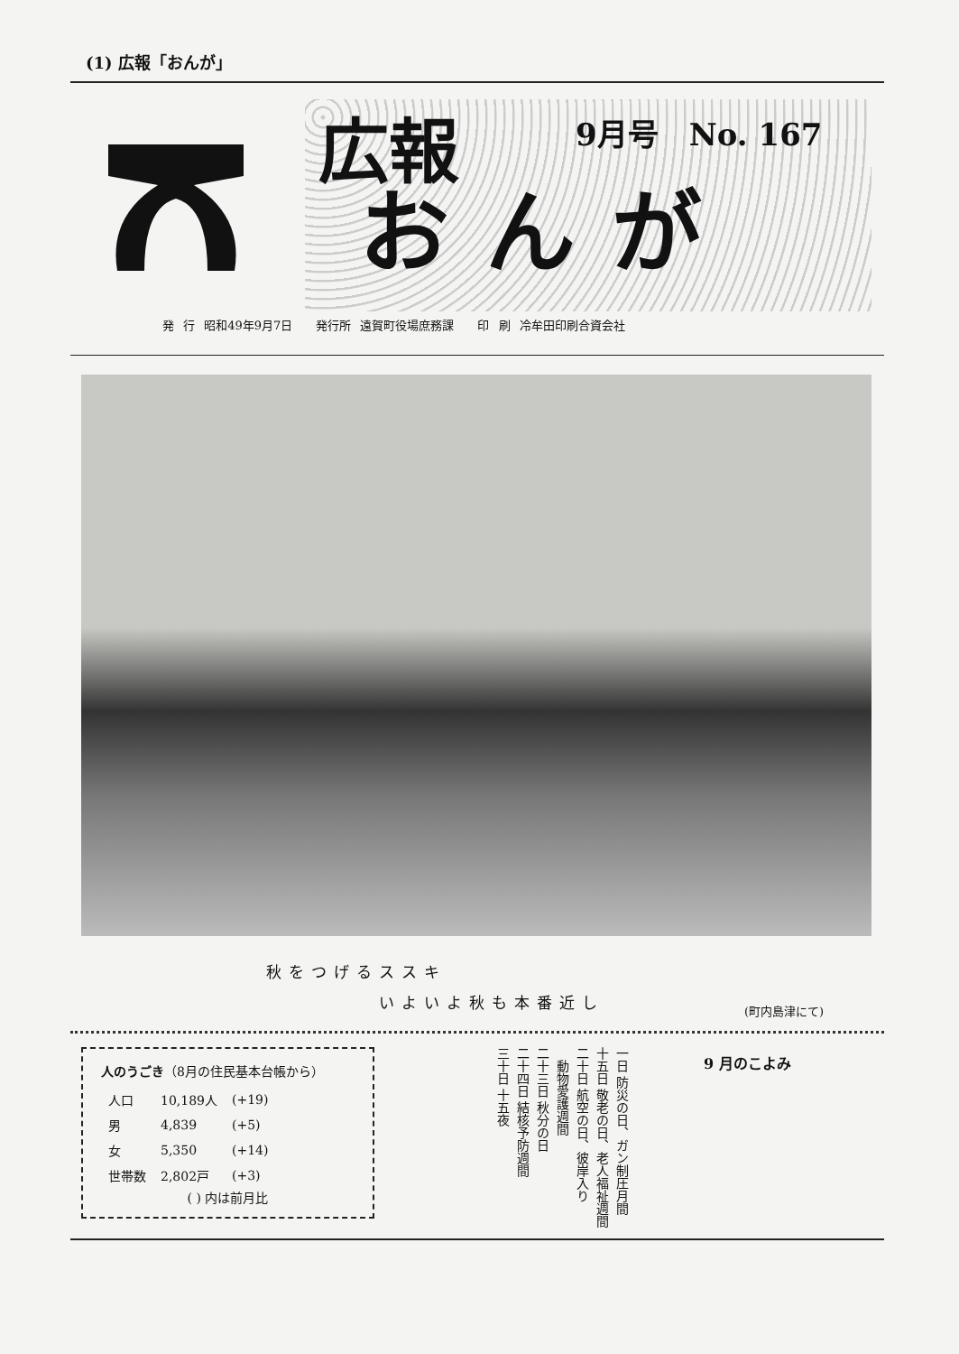(1) 広報「おんが」
9月号　No. 167
広報
おんが
発 行 昭和49年9月7日　　発行所 遠賀町役場庶務課　　印 刷 冷牟田印刷合資会社
秋をつげるススキ
　　　　　いよいよ秋も本番近し
(町内島津にて)
人のうごき（8月の住民基本台帳から）
| 人口 | 10,189人 | (+19) |
| 男 | 4,839 | (+5) |
| 女 | 5,350 | (+14) |
| 世帯数 | 2,802戸 | (+3) |
( ) 内は前月比
一日 防災の日、ガン制圧月間
十五日 敬老の日、老人福祉週間
二十日 航空の日、彼岸入り
　動物愛護週間
二十三日 秋分の日
二十四日 結核予防週間
三十日 十五夜
9 月のこよみ